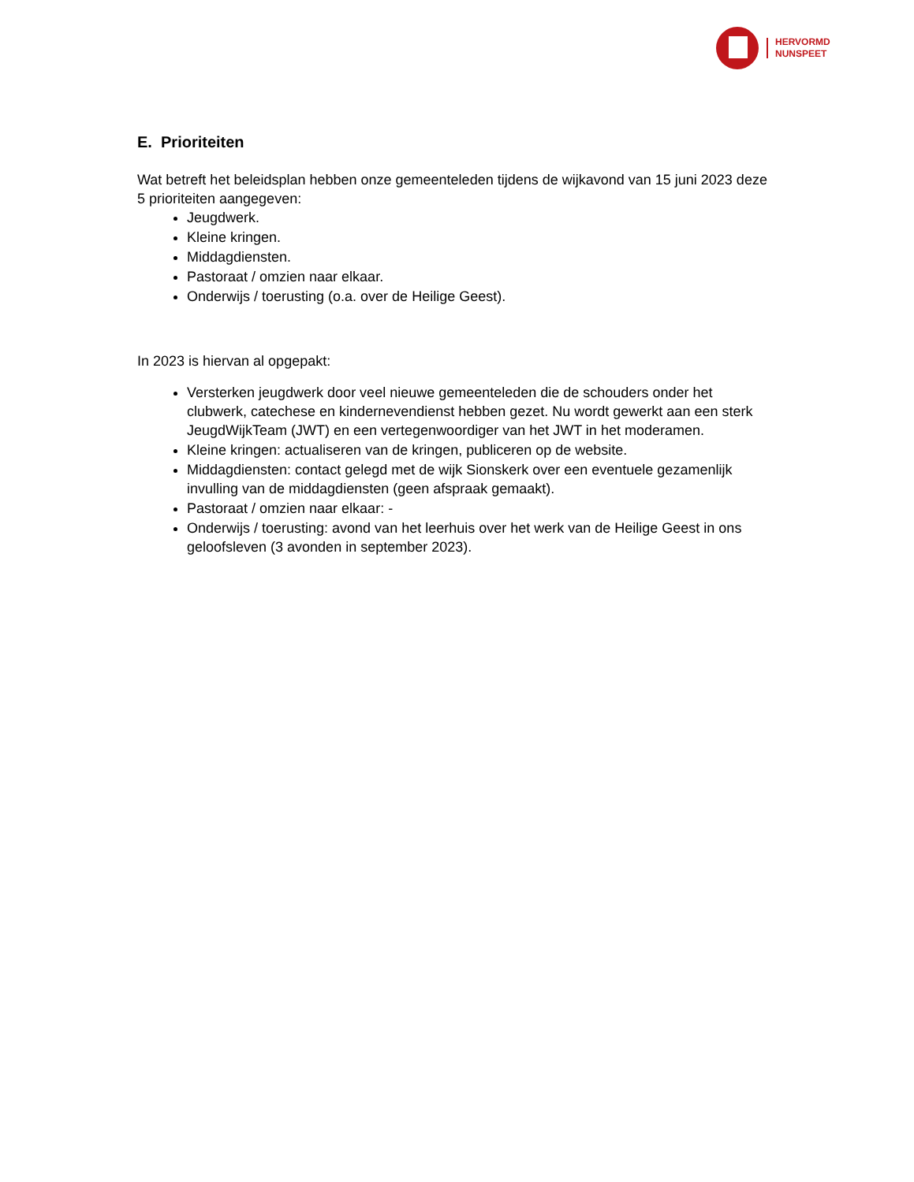HERVORMD
NUNSPEET
E. Prioriteiten
Wat betreft het beleidsplan hebben onze gemeenteleden tijdens de wijkavond van 15 juni 2023 deze 5 prioriteiten aangegeven:
Jeugdwerk.
Kleine kringen.
Middagdiensten.
Pastoraat / omzien naar elkaar.
Onderwijs / toerusting (o.a. over de Heilige Geest).
In 2023 is hiervan al opgepakt:
Versterken jeugdwerk door veel nieuwe gemeenteleden die de schouders onder het clubwerk, catechese en kindernevendienst hebben gezet. Nu wordt gewerkt aan een sterk JeugdWijkTeam (JWT) en een vertegenwoordiger van het JWT in het moderamen.
Kleine kringen: actualiseren van de kringen, publiceren op de website.
Middagdiensten: contact gelegd met de wijk Sionskerk over een eventuele gezamenlijk invulling van de middagdiensten (geen afspraak gemaakt).
Pastoraat / omzien naar elkaar: -
Onderwijs / toerusting: avond van het leerhuis over het werk van de Heilige Geest in ons geloofsleven (3 avonden in september 2023).